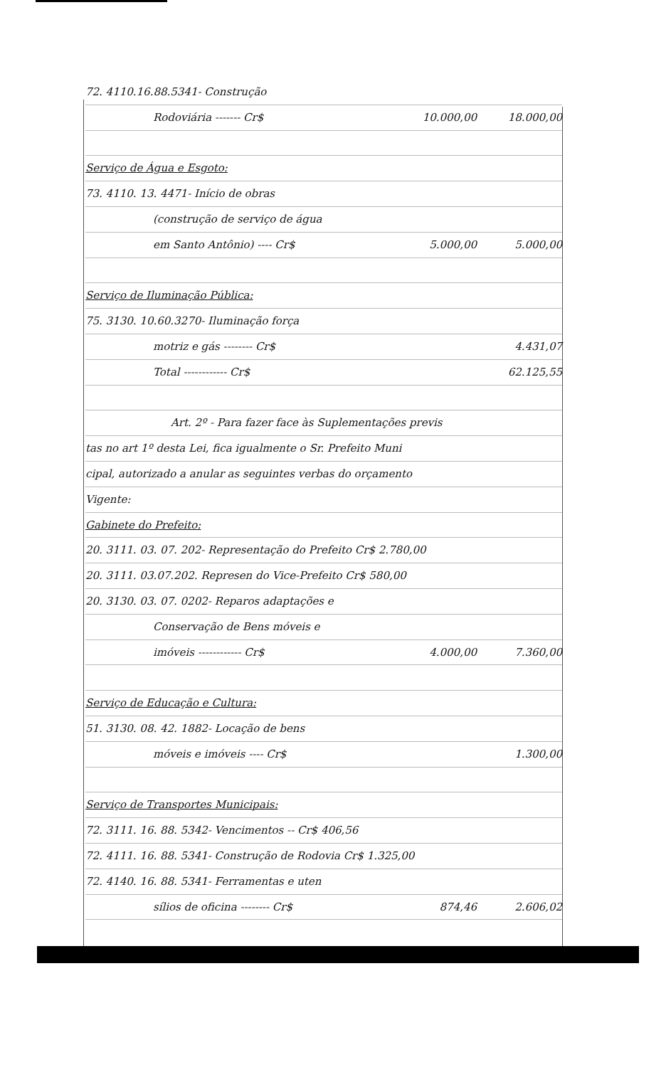72. 4110.16.88.5341- Construção
Rodoviária ------- Cr$ 10.000,00 18.000,00
Serviço de Água e Esgoto:
73. 4110. 13. 4471- Início de obras
(construção de serviço de água
em Santo Antônio) ---- Cr$ 5.000,00 5.000,00
Serviço de Iluminação Pública:
75. 3130. 10.60.3270- Iluminação força
motriz e gás -------- Cr$ 4.431,07
Total ------------ Cr$ 62.125,55
Art. 2º - Para fazer face às Suplementações previs
tas no art 1º desta Lei, fica igualmente o Sr. Prefeito Muni
cipal, autorizado a anular as seguintes verbas do orçamento
Vigente:
Gabinete do Prefeito:
20. 3111. 03. 07. 202- Representação do Prefeito Cr$ 2.780,00
20. 3111. 03.07.202. Represen do Vice-Prefeito Cr$ 580,00
20. 3130. 03. 07. 0202- Reparos adaptações e
Conservação de Bens móveis e
imóveis ------------ Cr$ 4.000,00 7.360,00
Serviço de Educação e Cultura:
51. 3130. 08. 42. 1882- Locação de bens
móveis e imóveis ---- Cr$ 1.300,00
Serviço de Transportes Municipais:
72. 3111. 16. 88. 5342- Vencimentos -- Cr$ 406,56
72. 4111. 16. 88. 5341- Construção de Rodovia Cr$ 1.325,00
72. 4140. 16. 88. 5341- Ferramentas e uten
sílios de oficina -------- Cr$ 874,46 2.606,02